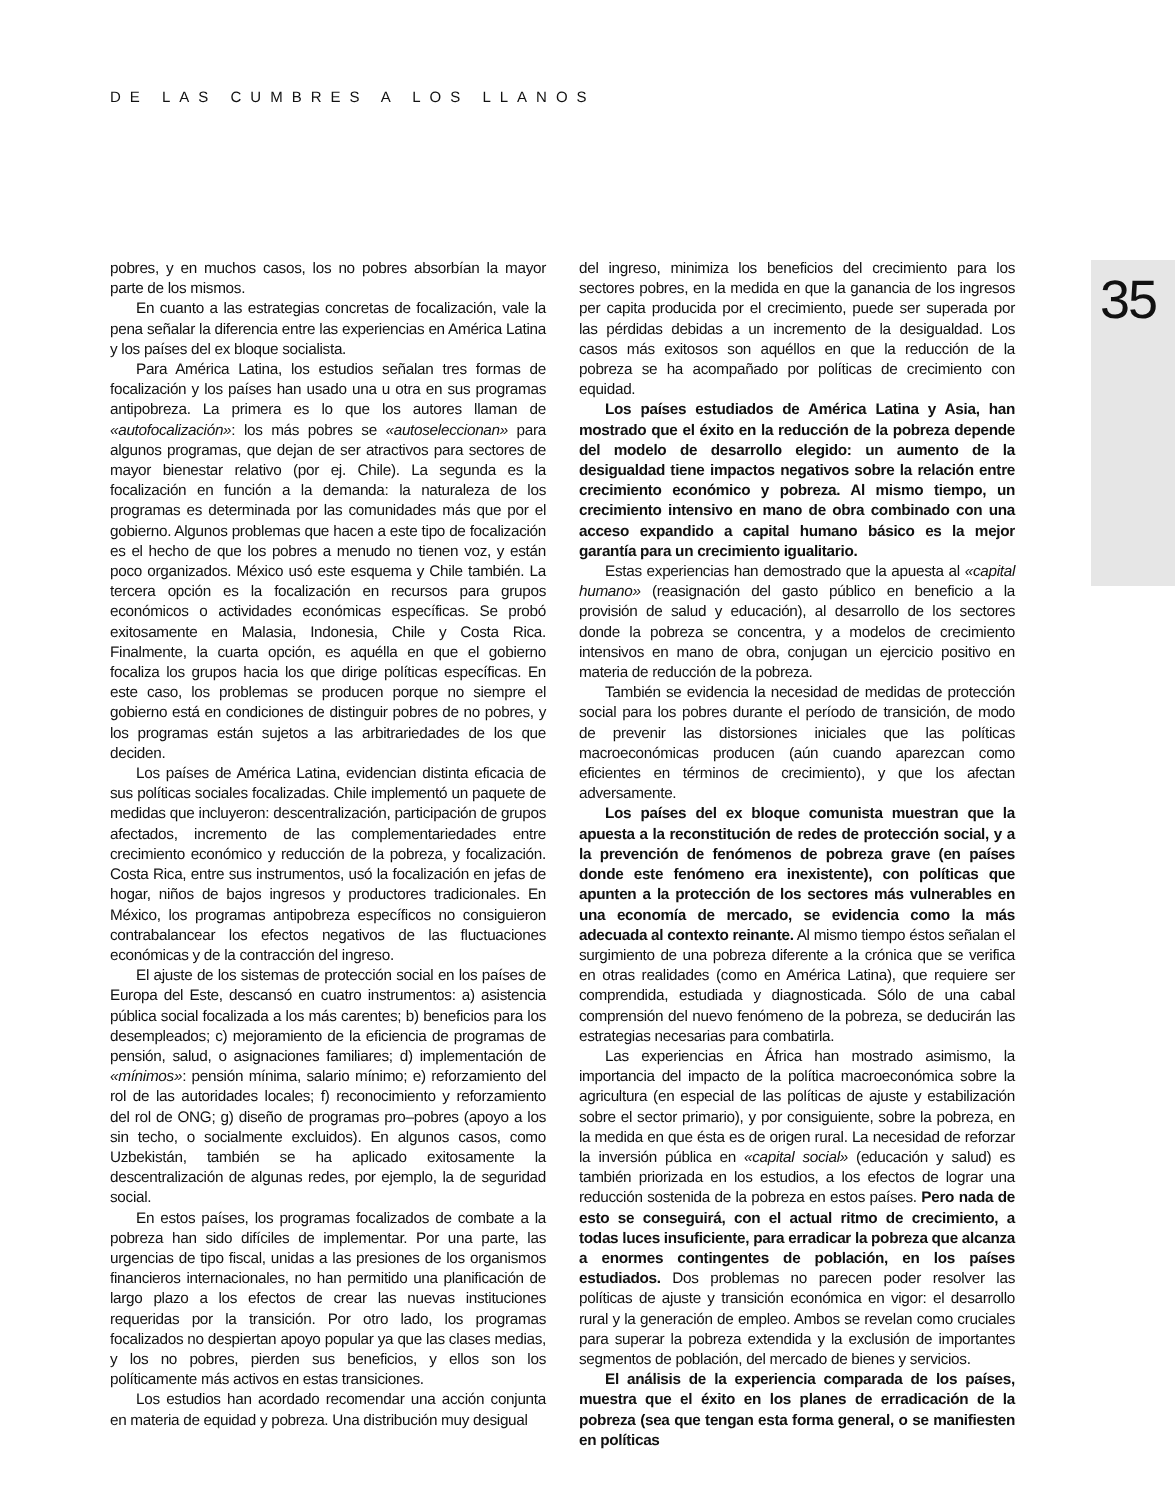DE LAS CUMBRES A LOS LLANOS
35
pobres, y en muchos casos, los no pobres absorbían la mayor parte de los mismos.
En cuanto a las estrategias concretas de focalización, vale la pena señalar la diferencia entre las experiencias en América Latina y los países del ex bloque socialista.
Para América Latina, los estudios señalan tres formas de focalización y los países han usado una u otra en sus programas antipobreza. La primera es lo que los autores llaman de «autofocalización»: los más pobres se «autoseleccionan» para algunos programas, que dejan de ser atractivos para sectores de mayor bienestar relativo (por ej. Chile). La segunda es la focalización en función a la demanda: la naturaleza de los programas es determinada por las comunidades más que por el gobierno. Algunos problemas que hacen a este tipo de focalización es el hecho de que los pobres a menudo no tienen voz, y están poco organizados. México usó este esquema y Chile también. La tercera opción es la focalización en recursos para grupos económicos o actividades económicas específicas. Se probó exitosamente en Malasia, Indonesia, Chile y Costa Rica. Finalmente, la cuarta opción, es aquélla en que el gobierno focaliza los grupos hacia los que dirige políticas específicas. En este caso, los problemas se producen porque no siempre el gobierno está en condiciones de distinguir pobres de no pobres, y los programas están sujetos a las arbitrariedades de los que deciden.
Los países de América Latina, evidencian distinta eficacia de sus políticas sociales focalizadas. Chile implementó un paquete de medidas que incluyeron: descentralización, participación de grupos afectados, incremento de las complementariedades entre crecimiento económico y reducción de la pobreza, y focalización. Costa Rica, entre sus instrumentos, usó la focalización en jefas de hogar, niños de bajos ingresos y productores tradicionales. En México, los programas antipobreza específicos no consiguieron contrabalancear los efectos negativos de las fluctuaciones económicas y de la contracción del ingreso.
El ajuste de los sistemas de protección social en los países de Europa del Este, descansó en cuatro instrumentos: a) asistencia pública social focalizada a los más carentes; b) beneficios para los desempleados; c) mejoramiento de la eficiencia de programas de pensión, salud, o asignaciones familiares; d) implementación de «mínimos»: pensión mínima, salario mínimo; e) reforzamiento del rol de las autoridades locales; f) reconocimiento y reforzamiento del rol de ONG; g) diseño de programas pro–pobres (apoyo a los sin techo, o socialmente excluidos). En algunos casos, como Uzbekistán, también se ha aplicado exitosamente la descentralización de algunas redes, por ejemplo, la de seguridad social.
En estos países, los programas focalizados de combate a la pobreza han sido difíciles de implementar. Por una parte, las urgencias de tipo fiscal, unidas a las presiones de los organismos financieros internacionales, no han permitido una planificación de largo plazo a los efectos de crear las nuevas instituciones requeridas por la transición. Por otro lado, los programas focalizados no despiertan apoyo popular ya que las clases medias, y los no pobres, pierden sus beneficios, y ellos son los políticamente más activos en estas transiciones.
Los estudios han acordado recomendar una acción conjunta en materia de equidad y pobreza. Una distribución muy desigual
del ingreso, minimiza los beneficios del crecimiento para los sectores pobres, en la medida en que la ganancia de los ingresos per capita producida por el crecimiento, puede ser superada por las pérdidas debidas a un incremento de la desigualdad. Los casos más exitosos son aquéllos en que la reducción de la pobreza se ha acompañado por políticas de crecimiento con equidad.
Los países estudiados de América Latina y Asia, han mostrado que el éxito en la reducción de la pobreza depende del modelo de desarrollo elegido: un aumento de la desigualdad tiene impactos negativos sobre la relación entre crecimiento económico y pobreza. Al mismo tiempo, un crecimiento intensivo en mano de obra combinado con una acceso expandido a capital humano básico es la mejor garantía para un crecimiento igualitario.
Estas experiencias han demostrado que la apuesta al «capital humano» (reasignación del gasto público en beneficio a la provisión de salud y educación), al desarrollo de los sectores donde la pobreza se concentra, y a modelos de crecimiento intensivos en mano de obra, conjugan un ejercicio positivo en materia de reducción de la pobreza.
También se evidencia la necesidad de medidas de protección social para los pobres durante el período de transición, de modo de prevenir las distorsiones iniciales que las políticas macroeconómicas producen (aún cuando aparezcan como eficientes en términos de crecimiento), y que los afectan adversamente.
Los países del ex bloque comunista muestran que la apuesta a la reconstitución de redes de protección social, y a la prevención de fenómenos de pobreza grave (en países donde este fenómeno era inexistente), con políticas que apunten a la protección de los sectores más vulnerables en una economía de mercado, se evidencia como la más adecuada al contexto reinante. Al mismo tiempo éstos señalan el surgimiento de una pobreza diferente a la crónica que se verifica en otras realidades (como en América Latina), que requiere ser comprendida, estudiada y diagnosticada. Sólo de una cabal comprensión del nuevo fenómeno de la pobreza, se deducirán las estrategias necesarias para combatirla.
Las experiencias en África han mostrado asimismo, la importancia del impacto de la política macroeconómica sobre la agricultura (en especial de las políticas de ajuste y estabilización sobre el sector primario), y por consiguiente, sobre la pobreza, en la medida en que ésta es de origen rural. La necesidad de reforzar la inversión pública en «capital social» (educación y salud) es también priorizada en los estudios, a los efectos de lograr una reducción sostenida de la pobreza en estos países. Pero nada de esto se conseguirá, con el actual ritmo de crecimiento, a todas luces insuficiente, para erradicar la pobreza que alcanza a enormes contingentes de población, en los países estudiados. Dos problemas no parecen poder resolver las políticas de ajuste y transición económica en vigor: el desarrollo rural y la generación de empleo. Ambos se revelan como cruciales para superar la pobreza extendida y la exclusión de importantes segmentos de población, del mercado de bienes y servicios.
El análisis de la experiencia comparada de los países, muestra que el éxito en los planes de erradicación de la pobreza (sea que tengan esta forma general, o se manifiesten en políticas